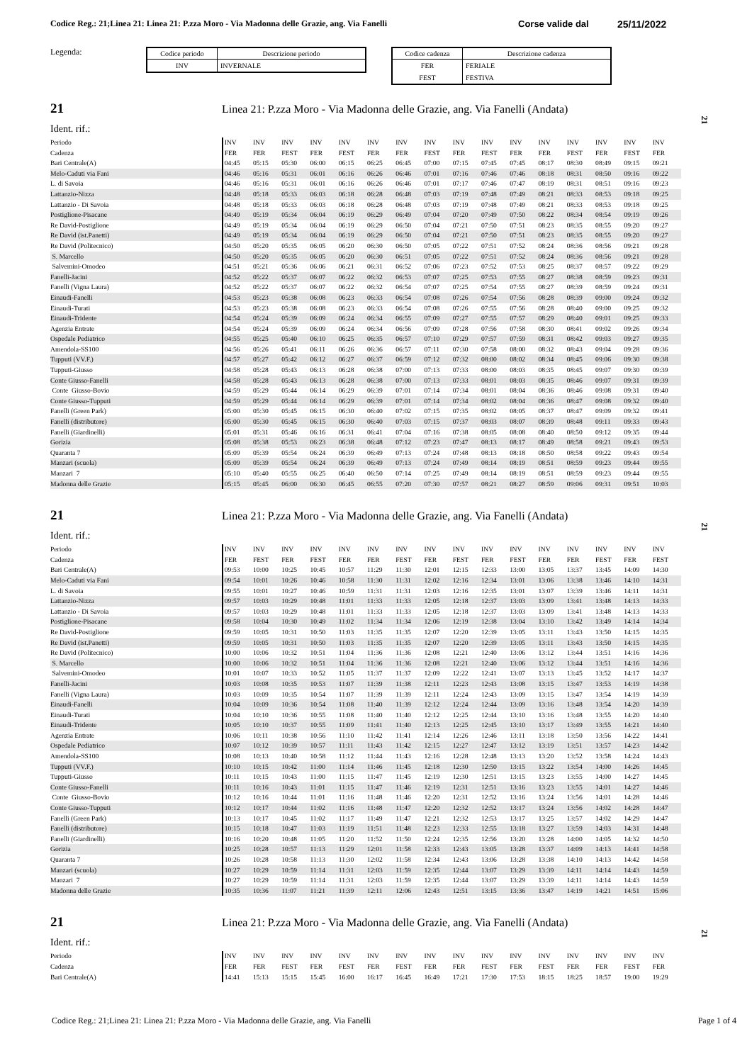Codice Reg.: 21;Linea 21: Linea 21: P.zza Moro - Via Madonna delle Grazie, ang. Via Fanelli Corse valide dal 25/11/2022
Legenda:
| Codice periodo | Descrizione periodo |
| --- | --- |
| INV | INVERNALE |
| Codice cadenza | Descrizione cadenza |
| --- | --- |
| FER | FERIALE |
| FEST | FESTIVA |
21
Linea 21: P.zza Moro - Via Madonna delle Grazie, ang. Via Fanelli (Andata)
21
Ident. rif.:
| Periodo | INV | INV | INV | INV | INV | INV | INV | INV | INV | INV | INV | INV | INV | INV | INV | INV |
| Cadenza | FER | FER | FEST | FER | FEST | FER | FER | FEST | FER | FEST | FER | FER | FEST | FER | FEST | FER |
| Bari Centrale(A) | 04:45 | 05:15 | 05:30 | 06:00 | 06:15 | 06:25 | 06:45 | 07:00 | 07:15 | 07:45 | 07:45 | 08:17 | 08:30 | 08:49 | 09:15 | 09:21 |
| Melo-Caduti via Fani | 04:46 | 05:16 | 05:31 | 06:01 | 06:16 | 06:26 | 06:46 | 07:01 | 07:16 | 07:46 | 07:46 | 08:18 | 08:31 | 08:50 | 09:16 | 09:22 |
| L. di Savoia | 04:46 | 05:16 | 05:31 | 06:01 | 06:16 | 06:26 | 06:46 | 07:01 | 07:17 | 07:46 | 07:47 | 08:19 | 08:31 | 08:51 | 09:16 | 09:23 |
| Lattanzio-Nizza | 04:48 | 05:18 | 05:33 | 06:03 | 06:18 | 06:28 | 06:48 | 07:03 | 07:19 | 07:48 | 07:49 | 08:21 | 08:33 | 08:53 | 09:18 | 09:25 |
| Lattanzio - Di Savoia | 04:48 | 05:18 | 05:33 | 06:03 | 06:18 | 06:28 | 06:48 | 07:03 | 07:19 | 07:48 | 07:49 | 08:21 | 08:33 | 08:53 | 09:18 | 09:25 |
| Postiglione-Pisacane | 04:49 | 05:19 | 05:34 | 06:04 | 06:19 | 06:29 | 06:49 | 07:04 | 07:20 | 07:49 | 07:50 | 08:22 | 08:34 | 08:54 | 09:19 | 09:26 |
| Re David-Postiglione | 04:49 | 05:19 | 05:34 | 06:04 | 06:19 | 06:29 | 06:50 | 07:04 | 07:21 | 07:50 | 07:51 | 08:23 | 08:35 | 08:55 | 09:20 | 09:27 |
| Re David (ist.Panetti) | 04:49 | 05:19 | 05:34 | 06:04 | 06:19 | 06:29 | 06:50 | 07:04 | 07:21 | 07:50 | 07:51 | 08:23 | 08:35 | 08:55 | 09:20 | 09:27 |
| Re David (Politecnico) | 04:50 | 05:20 | 05:35 | 06:05 | 06:20 | 06:30 | 06:50 | 07:05 | 07:22 | 07:51 | 07:52 | 08:24 | 08:36 | 08:56 | 09:21 | 09:28 |
| S. Marcello | 04:50 | 05:20 | 05:35 | 06:05 | 06:20 | 06:30 | 06:51 | 07:05 | 07:22 | 07:51 | 07:52 | 08:24 | 08:36 | 08:56 | 09:21 | 09:28 |
| Salvemini-Omodeo | 04:51 | 05:21 | 05:36 | 06:06 | 06:21 | 06:31 | 06:52 | 07:06 | 07:23 | 07:52 | 07:53 | 08:25 | 08:37 | 08:57 | 09:22 | 09:29 |
| Fanelli-Jacini | 04:52 | 05:22 | 05:37 | 06:07 | 06:22 | 06:32 | 06:53 | 07:07 | 07:25 | 07:53 | 07:55 | 08:27 | 08:38 | 08:59 | 09:23 | 09:31 |
| Fanelli (Vigna Laura) | 04:52 | 05:22 | 05:37 | 06:07 | 06:22 | 06:32 | 06:54 | 07:07 | 07:25 | 07:54 | 07:55 | 08:27 | 08:39 | 08:59 | 09:24 | 09:31 |
| Einaudi-Fanelli | 04:53 | 05:23 | 05:38 | 06:08 | 06:23 | 06:33 | 06:54 | 07:08 | 07:26 | 07:54 | 07:56 | 08:28 | 08:39 | 09:00 | 09:24 | 09:32 |
| Einaudi-Turati | 04:53 | 05:23 | 05:38 | 06:08 | 06:23 | 06:33 | 06:54 | 07:08 | 07:26 | 07:55 | 07:56 | 08:28 | 08:40 | 09:00 | 09:25 | 09:32 |
| Einaudi-Tridente | 04:54 | 05:24 | 05:39 | 06:09 | 06:24 | 06:34 | 06:55 | 07:09 | 07:27 | 07:55 | 07:57 | 08:29 | 08:40 | 09:01 | 09:25 | 09:33 |
| Agenzia Entrate | 04:54 | 05:24 | 05:39 | 06:09 | 06:24 | 06:34 | 06:56 | 07:09 | 07:28 | 07:56 | 07:58 | 08:30 | 08:41 | 09:02 | 09:26 | 09:34 |
| Ospedale Pediatrico | 04:55 | 05:25 | 05:40 | 06:10 | 06:25 | 06:35 | 06:57 | 07:10 | 07:29 | 07:57 | 07:59 | 08:31 | 08:42 | 09:03 | 09:27 | 09:35 |
| Amendola-SS100 | 04:56 | 05:26 | 05:41 | 06:11 | 06:26 | 06:36 | 06:57 | 07:11 | 07:30 | 07:58 | 08:00 | 08:32 | 08:43 | 09:04 | 09:28 | 09:36 |
| Tupputi (VV.F.) | 04:57 | 05:27 | 05:42 | 06:12 | 06:27 | 06:37 | 06:59 | 07:12 | 07:32 | 08:00 | 08:02 | 08:34 | 08:45 | 09:06 | 09:30 | 09:38 |
| Tupputi-Giusso | 04:58 | 05:28 | 05:43 | 06:13 | 06:28 | 06:38 | 07:00 | 07:13 | 07:33 | 08:00 | 08:03 | 08:35 | 08:45 | 09:07 | 09:30 | 09:39 |
| Conte Giusso-Fanelli | 04:58 | 05:28 | 05:43 | 06:13 | 06:28 | 06:38 | 07:00 | 07:13 | 07:33 | 08:01 | 08:03 | 08:35 | 08:46 | 09:07 | 09:31 | 09:39 |
| Conte Giusso-Bovio | 04:59 | 05:29 | 05:44 | 06:14 | 06:29 | 06:39 | 07:01 | 07:14 | 07:34 | 08:01 | 08:04 | 08:36 | 08:46 | 09:08 | 09:31 | 09:40 |
| Conte Giusso-Tupputi | 04:59 | 05:29 | 05:44 | 06:14 | 06:29 | 06:39 | 07:01 | 07:14 | 07:34 | 08:02 | 08:04 | 08:36 | 08:47 | 09:08 | 09:32 | 09:40 |
| Fanelli (Green Park) | 05:00 | 05:30 | 05:45 | 06:15 | 06:30 | 06:40 | 07:02 | 07:15 | 07:35 | 08:02 | 08:05 | 08:37 | 08:47 | 09:09 | 09:32 | 09:41 |
| Fanelli (distributore) | 05:00 | 05:30 | 05:45 | 06:15 | 06:30 | 06:40 | 07:03 | 07:15 | 07:37 | 08:03 | 08:07 | 08:39 | 08:48 | 09:11 | 09:33 | 09:43 |
| Fanelli (Giardinelli) | 05:01 | 05:31 | 05:46 | 06:16 | 06:31 | 06:41 | 07:04 | 07:16 | 07:38 | 08:05 | 08:08 | 08:40 | 08:50 | 09:12 | 09:35 | 09:44 |
| Gorizia | 05:08 | 05:38 | 05:53 | 06:23 | 06:38 | 06:48 | 07:12 | 07:23 | 07:47 | 08:13 | 08:17 | 08:49 | 08:58 | 09:21 | 09:43 | 09:53 |
| Quaranta 7 | 05:09 | 05:39 | 05:54 | 06:24 | 06:39 | 06:49 | 07:13 | 07:24 | 07:48 | 08:13 | 08:18 | 08:50 | 08:58 | 09:22 | 09:43 | 09:54 |
| Manzari (scuola) | 05:09 | 05:39 | 05:54 | 06:24 | 06:39 | 06:49 | 07:13 | 07:24 | 07:49 | 08:14 | 08:19 | 08:51 | 08:59 | 09:23 | 09:44 | 09:55 |
| Manzari 7 | 05:10 | 05:40 | 05:55 | 06:25 | 06:40 | 06:50 | 07:14 | 07:25 | 07:49 | 08:14 | 08:19 | 08:51 | 08:59 | 09:23 | 09:44 | 09:55 |
| Madonna delle Grazie | 05:15 | 05:45 | 06:00 | 06:30 | 06:45 | 06:55 | 07:20 | 07:30 | 07:57 | 08:21 | 08:27 | 08:59 | 09:06 | 09:31 | 09:51 | 10:03 |
21
Linea 21: P.zza Moro - Via Madonna delle Grazie, ang. Via Fanelli (Andata)
21
Ident. rif.:
| Periodo | INV | INV | INV | INV | INV | INV | INV | INV | INV | INV | INV | INV | INV | INV | INV | INV |
| Cadenza | FER | FEST | FER | FEST | FER | FER | FEST | FER | FEST | FER | FEST | FER | FER | FEST | FER | FEST |
| Bari Centrale(A) | 09:53 | 10:00 | 10:25 | 10:45 | 10:57 | 11:29 | 11:30 | 12:01 | 12:15 | 12:33 | 13:00 | 13:05 | 13:37 | 13:45 | 14:09 | 14:30 |
| Melo-Caduti via Fani | 09:54 | 10:01 | 10:26 | 10:46 | 10:58 | 11:30 | 11:31 | 12:02 | 12:16 | 12:34 | 13:01 | 13:06 | 13:38 | 13:46 | 14:10 | 14:31 |
| L. di Savoia | 09:55 | 10:01 | 10:27 | 10:46 | 10:59 | 11:31 | 11:31 | 12:03 | 12:16 | 12:35 | 13:01 | 13:07 | 13:39 | 13:46 | 14:11 | 14:31 |
| Lattanzio-Nizza | 09:57 | 10:03 | 10:29 | 10:48 | 11:01 | 11:33 | 11:33 | 12:05 | 12:18 | 12:37 | 13:03 | 13:09 | 13:41 | 13:48 | 14:13 | 14:33 |
| Lattanzio - Di Savoia | 09:57 | 10:03 | 10:29 | 10:48 | 11:01 | 11:33 | 11:33 | 12:05 | 12:18 | 12:37 | 13:03 | 13:09 | 13:41 | 13:48 | 14:13 | 14:33 |
| Postiglione-Pisacane | 09:58 | 10:04 | 10:30 | 10:49 | 11:02 | 11:34 | 11:34 | 12:06 | 12:19 | 12:38 | 13:04 | 13:10 | 13:42 | 13:49 | 14:14 | 14:34 |
| Re David-Postiglione | 09:59 | 10:05 | 10:31 | 10:50 | 11:03 | 11:35 | 11:35 | 12:07 | 12:20 | 12:39 | 13:05 | 13:11 | 13:43 | 13:50 | 14:15 | 14:35 |
| Re David (ist.Panetti) | 09:59 | 10:05 | 10:31 | 10:50 | 11:03 | 11:35 | 11:35 | 12:07 | 12:20 | 12:39 | 13:05 | 13:11 | 13:43 | 13:50 | 14:15 | 14:35 |
| Re David (Politecnico) | 10:00 | 10:06 | 10:32 | 10:51 | 11:04 | 11:36 | 11:36 | 12:08 | 12:21 | 12:40 | 13:06 | 13:12 | 13:44 | 13:51 | 14:16 | 14:36 |
| S. Marcello | 10:00 | 10:06 | 10:32 | 10:51 | 11:04 | 11:36 | 11:36 | 12:08 | 12:21 | 12:40 | 13:06 | 13:12 | 13:44 | 13:51 | 14:16 | 14:36 |
| Salvemini-Omodeo | 10:01 | 10:07 | 10:33 | 10:52 | 11:05 | 11:37 | 11:37 | 12:09 | 12:22 | 12:41 | 13:07 | 13:13 | 13:45 | 13:52 | 14:17 | 14:37 |
| Fanelli-Jacini | 10:03 | 10:08 | 10:35 | 10:53 | 11:07 | 11:39 | 11:38 | 12:11 | 12:23 | 12:43 | 13:08 | 13:15 | 13:47 | 13:53 | 14:19 | 14:38 |
| Fanelli (Vigna Laura) | 10:03 | 10:09 | 10:35 | 10:54 | 11:07 | 11:39 | 11:39 | 12:11 | 12:24 | 12:43 | 13:09 | 13:15 | 13:47 | 13:54 | 14:19 | 14:39 |
| Einaudi-Fanelli | 10:04 | 10:09 | 10:36 | 10:54 | 11:08 | 11:40 | 11:39 | 12:12 | 12:24 | 12:44 | 13:09 | 13:16 | 13:48 | 13:54 | 14:20 | 14:39 |
| Einaudi-Turati | 10:04 | 10:10 | 10:36 | 10:55 | 11:08 | 11:40 | 11:40 | 12:12 | 12:25 | 12:44 | 13:10 | 13:16 | 13:48 | 13:55 | 14:20 | 14:40 |
| Einaudi-Tridente | 10:05 | 10:10 | 10:37 | 10:55 | 11:09 | 11:41 | 11:40 | 12:13 | 12:25 | 12:45 | 13:10 | 13:17 | 13:49 | 13:55 | 14:21 | 14:40 |
| Agenzia Entrate | 10:06 | 10:11 | 10:38 | 10:56 | 11:10 | 11:42 | 11:41 | 12:14 | 12:26 | 12:46 | 13:11 | 13:18 | 13:50 | 13:56 | 14:22 | 14:41 |
| Ospedale Pediatrico | 10:07 | 10:12 | 10:39 | 10:57 | 11:11 | 11:43 | 11:42 | 12:15 | 12:27 | 12:47 | 13:12 | 13:19 | 13:51 | 13:57 | 14:23 | 14:42 |
| Amendola-SS100 | 10:08 | 10:13 | 10:40 | 10:58 | 11:12 | 11:44 | 11:43 | 12:16 | 12:28 | 12:48 | 13:13 | 13:20 | 13:52 | 13:58 | 14:24 | 14:43 |
| Tupputi (VV.F.) | 10:10 | 10:15 | 10:42 | 11:00 | 11:14 | 11:46 | 11:45 | 12:18 | 12:30 | 12:50 | 13:15 | 13:22 | 13:54 | 14:00 | 14:26 | 14:45 |
| Tupputi-Giusso | 10:11 | 10:15 | 10:43 | 11:00 | 11:15 | 11:47 | 11:45 | 12:19 | 12:30 | 12:51 | 13:15 | 13:23 | 13:55 | 14:00 | 14:27 | 14:45 |
| Conte Giusso-Fanelli | 10:11 | 10:16 | 10:43 | 11:01 | 11:15 | 11:47 | 11:46 | 12:19 | 12:31 | 12:51 | 13:16 | 13:23 | 13:55 | 14:01 | 14:27 | 14:46 |
| Conte Giusso-Bovio | 10:12 | 10:16 | 10:44 | 11:01 | 11:16 | 11:48 | 11:46 | 12:20 | 12:31 | 12:52 | 13:16 | 13:24 | 13:56 | 14:01 | 14:28 | 14:46 |
| Conte Giusso-Tupputi | 10:12 | 10:17 | 10:44 | 11:02 | 11:16 | 11:48 | 11:47 | 12:20 | 12:32 | 12:52 | 13:17 | 13:24 | 13:56 | 14:02 | 14:28 | 14:47 |
| Fanelli (Green Park) | 10:13 | 10:17 | 10:45 | 11:02 | 11:17 | 11:49 | 11:47 | 12:21 | 12:32 | 12:53 | 13:17 | 13:25 | 13:57 | 14:02 | 14:29 | 14:47 |
| Fanelli (distributore) | 10:15 | 10:18 | 10:47 | 11:03 | 11:19 | 11:51 | 11:48 | 12:23 | 12:33 | 12:55 | 13:18 | 13:27 | 13:59 | 14:03 | 14:31 | 14:48 |
| Fanelli (Giardinelli) | 10:16 | 10:20 | 10:48 | 11:05 | 11:20 | 11:52 | 11:50 | 12:24 | 12:35 | 12:56 | 13:20 | 13:28 | 14:00 | 14:05 | 14:32 | 14:50 |
| Gorizia | 10:25 | 10:28 | 10:57 | 11:13 | 11:29 | 12:01 | 11:58 | 12:33 | 12:43 | 13:05 | 13:28 | 13:37 | 14:09 | 14:13 | 14:41 | 14:58 |
| Quaranta 7 | 10:26 | 10:28 | 10:58 | 11:13 | 11:30 | 12:02 | 11:58 | 12:34 | 12:43 | 13:06 | 13:28 | 13:38 | 14:10 | 14:13 | 14:42 | 14:58 |
| Manzari (scuola) | 10:27 | 10:29 | 10:59 | 11:14 | 11:31 | 12:03 | 11:59 | 12:35 | 12:44 | 13:07 | 13:29 | 13:39 | 14:11 | 14:14 | 14:43 | 14:59 |
| Manzari 7 | 10:27 | 10:29 | 10:59 | 11:14 | 11:31 | 12:03 | 11:59 | 12:35 | 12:44 | 13:07 | 13:29 | 13:39 | 14:11 | 14:14 | 14:43 | 14:59 |
| Madonna delle Grazie | 10:35 | 10:36 | 11:07 | 11:21 | 11:39 | 12:11 | 12:06 | 12:43 | 12:51 | 13:15 | 13:36 | 13:47 | 14:19 | 14:21 | 14:51 | 15:06 |
21
Linea 21: P.zza Moro - Via Madonna delle Grazie, ang. Via Fanelli (Andata)
21
Ident. rif.:
| Periodo | INV | INV | INV | INV | INV | INV | INV | INV | INV | INV | INV | INV | INV | INV | INV | INV |
| Cadenza | FER | FER | FEST | FER | FEST | FER | FEST | FER | FER | FEST | FER | FEST | FER | FER | FEST | FER |
| Bari Centrale(A) | 14:41 | 15:13 | 15:15 | 15:45 | 16:00 | 16:17 | 16:45 | 16:49 | 17:21 | 17:30 | 17:53 | 18:15 | 18:25 | 18:57 | 19:00 | 19:29 |
Codice Reg.: 21;Linea 21: Linea 21: P.zza Moro - Via Madonna delle Grazie, ang. Via Fanelli Page 1 of 4